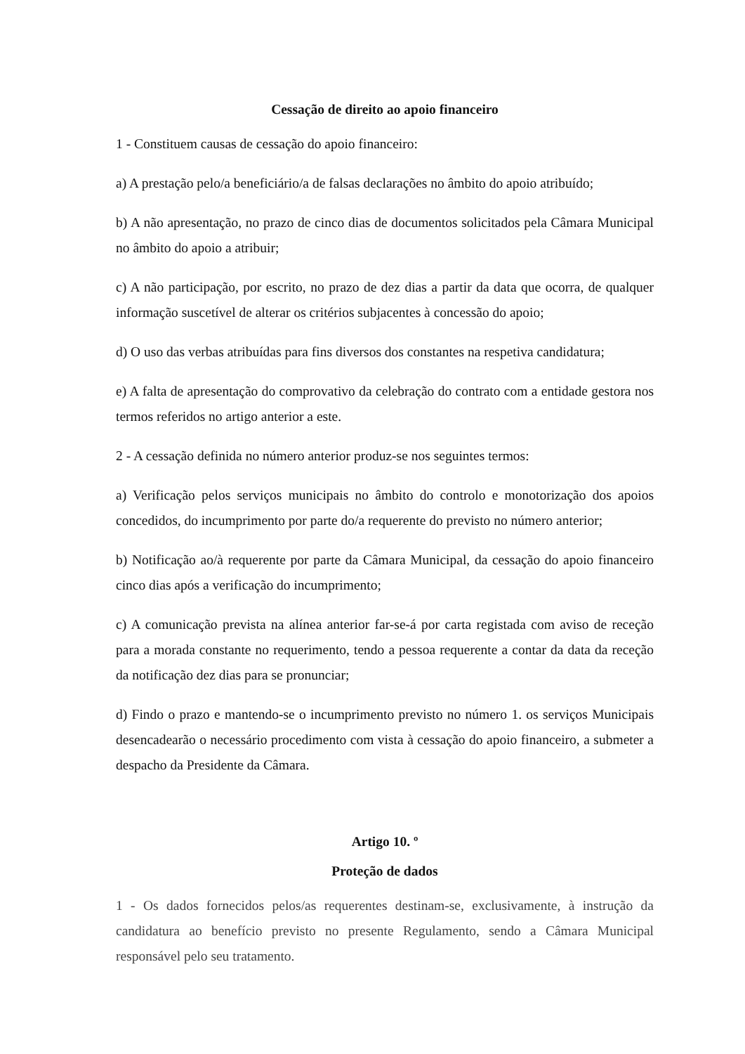Cessação de direito ao apoio financeiro
1 - Constituem causas de cessação do apoio financeiro:
a) A prestação pelo/a beneficiário/a de falsas declarações no âmbito do apoio atribuído;
b) A não apresentação, no prazo de cinco dias de documentos solicitados pela Câmara Municipal no âmbito do apoio a atribuir;
c) A não participação, por escrito, no prazo de dez dias a partir da data que ocorra, de qualquer informação suscetível de alterar os critérios subjacentes à concessão do apoio;
d) O uso das verbas atribuídas para fins diversos dos constantes na respetiva candidatura;
e) A falta de apresentação do comprovativo da celebração do contrato com a entidade gestora nos termos referidos no artigo anterior a este.
2 - A cessação definida no número anterior produz-se nos seguintes termos:
a) Verificação pelos serviços municipais no âmbito do controlo e monotorização dos apoios concedidos, do incumprimento por parte do/a requerente do previsto no número anterior;
b) Notificação ao/à requerente por parte da Câmara Municipal, da cessação do apoio financeiro cinco dias após a verificação do incumprimento;
c) A comunicação prevista na alínea anterior far-se-á por carta registada com aviso de receção para a morada constante no requerimento, tendo a pessoa requerente a contar da data da receção da notificação dez dias para se pronunciar;
d) Findo o prazo e mantendo-se o incumprimento previsto no número 1. os serviços Municipais desencadearão o necessário procedimento com vista à cessação do apoio financeiro, a submeter a despacho da Presidente da Câmara.
Artigo 10. º
Proteção de dados
1 - Os dados fornecidos pelos/as requerentes destinam-se, exclusivamente, à instrução da candidatura ao benefício previsto no presente Regulamento, sendo a Câmara Municipal responsável pelo seu tratamento.